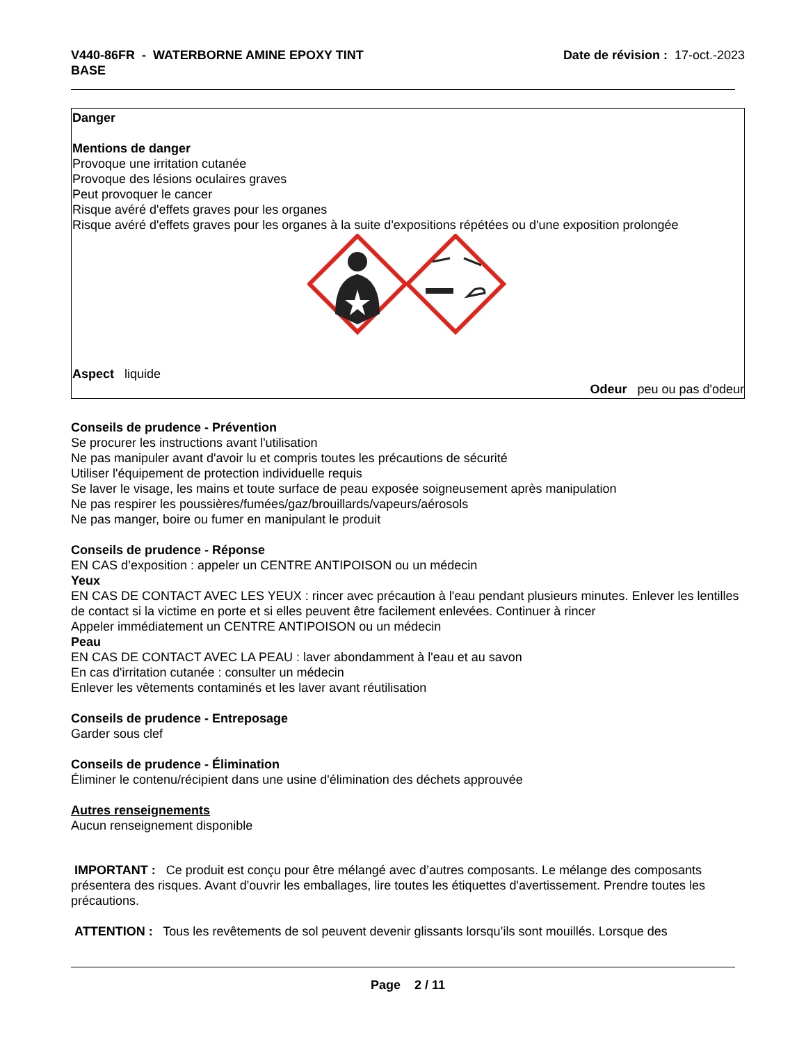V440-86FR - WATERBORNE AMINE EPOXY TINT
BASE
Date de révision : 17-oct.-2023
Danger
Mentions de danger
Provoque une irritation cutanée
Provoque des lésions oculaires graves
Peut provoquer le cancer
Risque avéré d'effets graves pour les organes
Risque avéré d'effets graves pour les organes à la suite d'expositions répétées ou d'une exposition prolongée
Aspect liquide
Odeur peu ou pas d'odeur
Conseils de prudence - Prévention
Se procurer les instructions avant l'utilisation
Ne pas manipuler avant d'avoir lu et compris toutes les précautions de sécurité
Utiliser l'équipement de protection individuelle requis
Se laver le visage, les mains et toute surface de peau exposée soigneusement après manipulation
Ne pas respirer les poussières/fumées/gaz/brouillards/vapeurs/aérosols
Ne pas manger, boire ou fumer en manipulant le produit
Conseils de prudence - Réponse
EN CAS d’exposition : appeler un CENTRE ANTIPOISON ou un médecin
Yeux
EN CAS DE CONTACT AVEC LES YEUX : rincer avec précaution à l'eau pendant plusieurs minutes. Enlever les lentilles de contact si la victime en porte et si elles peuvent être facilement enlevées. Continuer à rincer
Appeler immédiatement un CENTRE ANTIPOISON ou un médecin
Peau
EN CAS DE CONTACT AVEC LA PEAU : laver abondamment à l'eau et au savon
En cas d'irritation cutanée : consulter un médecin
Enlever les vêtements contaminés et les laver avant réutilisation
Conseils de prudence - Entreposage
Garder sous clef
Conseils de prudence - Élimination
Éliminer le contenu/récipient dans une usine d'élimination des déchets approuvée
Autres renseignements
Aucun renseignement disponible
IMPORTANT : Ce produit est conçu pour être mélangé avec d’autres composants. Le mélange des composants présentera des risques. Avant d'ouvrir les emballages, lire toutes les étiquettes d'avertissement. Prendre toutes les précautions.
ATTENTION : Tous les revêtements de sol peuvent devenir glissants lorsqu’ils sont mouillés. Lorsque des
Page 2 / 11